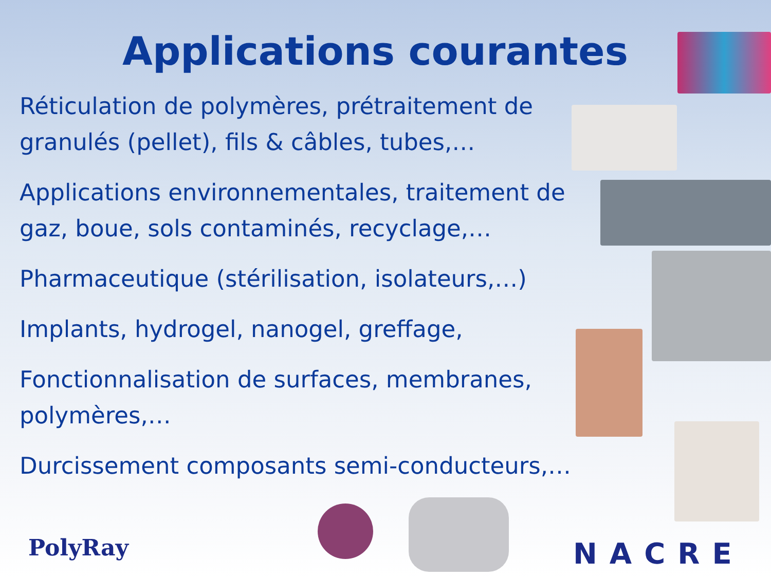Applications courantes
Réticulation de polymères, prétraitement de granulés (pellet), fils & câbles, tubes,…
Applications environnementales, traitement de gaz, boue, sols contaminés, recyclage,…
Pharmaceutique (stérilisation, isolateurs,…)
Implants, hydrogel, nanogel, greffage,
Fonctionnalisation de surfaces, membranes, polymères,…
Durcissement composants semi-conducteurs,…
PolyRay NACRE